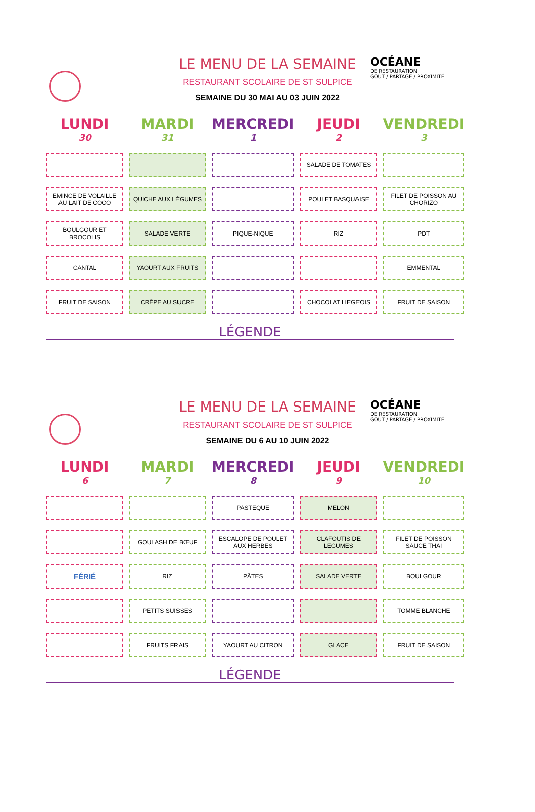OCÉANE
DE RESTAURATION
GOÛT / PARTAGE / PROXIMITÉ
LE MENU DE LA SEMAINE
RESTAURANT SCOLAIRE DE ST SULPICE
SEMAINE DU 30 MAI AU 03 JUIN 2022
| LUNDI 30 | MARDI 31 | MERCREDI 1 | JEUDI 2 | VENDREDI 3 |
| --- | --- | --- | --- | --- |
| | | | SALADE DE TOMATES | |
| EMINCE DE VOLAILLE AU LAIT DE COCO | QUICHE AUX LÉGUMES | | POULET BASQUAISE | FILET DE POISSON AU CHORIZO |
| BOULGOUR ET BROCOLIS | SALADE VERTE | PIQUE-NIQUE | RIZ | PDT |
| CANTAL | YAOURT AUX FRUITS | | | EMMENTAL |
| FRUIT DE SAISON | CRÊPE AU SUCRE | | CHOCOLAT LIEGEOIS | FRUIT DE SAISON |
LÉGENDE
OCÉANE
DE RESTAURATION
GOÛT / PARTAGE / PROXIMITÉ
LE MENU DE LA SEMAINE
RESTAURANT SCOLAIRE DE ST SULPICE
SEMAINE DU 6 AU 10 JUIN 2022
| LUNDI 6 | MARDI 7 | MERCREDI 8 | JEUDI 9 | VENDREDI 10 |
| --- | --- | --- | --- | --- |
| | | PASTEQUE | MELON | |
| | GOULASH DE BŒUF | ESCALOPE DE POULET AUX HERBES | CLAFOUTIS DE LEGUMES | FILET DE POISSON SAUCE THAI |
| FÉRIÉ | RIZ | PÂTES | SALADE VERTE | BOULGOUR |
| | PETITS SUISSES | | | TOMME BLANCHE |
| | FRUITS FRAIS | YAOURT AU CITRON | GLACE | FRUIT DE SAISON |
LÉGENDE